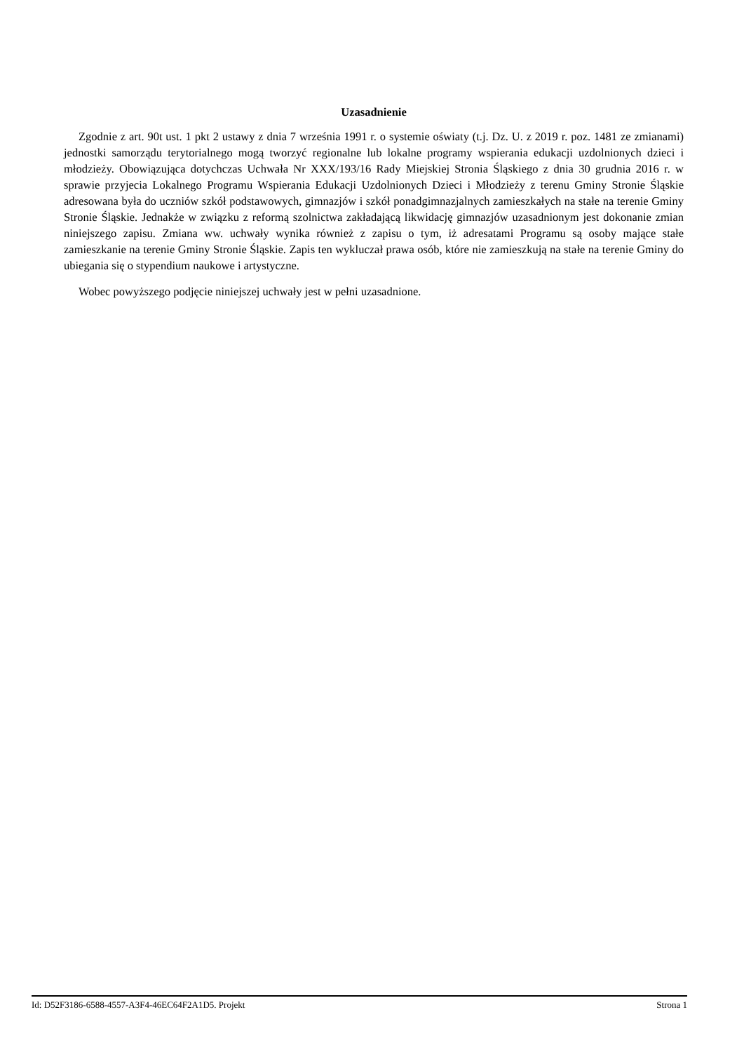Uzasadnienie
Zgodnie z art. 90t ust. 1 pkt 2 ustawy z dnia 7 września 1991 r. o systemie oświaty (t.j. Dz. U. z 2019 r. poz. 1481 ze zmianami) jednostki samorządu terytorialnego mogą tworzyć regionalne lub lokalne programy wspierania edukacji uzdolnionych dzieci i młodzieży. Obowiązująca dotychczas Uchwała Nr XXX/193/16 Rady Miejskiej Stronia Śląskiego z dnia 30 grudnia 2016 r. w sprawie przyjecia Lokalnego Programu Wspierania Edukacji Uzdolnionych Dzieci i Młodzieży z terenu Gminy Stronie Śląskie adresowana była do uczniów szkół podstawowych, gimnazjów i szkół ponadgimnazjalnych zamieszkałych na stałe na terenie Gminy Stronie Śląskie. Jednakże w związku z reformą szolnictwa zakładającą likwidację gimnazjów uzasadnionym jest dokonanie zmian niniejszego zapisu. Zmiana ww. uchwały wynika również z zapisu o tym, iż adresatami Programu są osoby mające stałe zamieszkanie na terenie Gminy Stronie Śląskie. Zapis ten wykluczał prawa osób, które nie zamieszkują na stałe na terenie Gminy do ubiegania się o stypendium naukowe i artystyczne.
Wobec powyższego podjęcie niniejszej uchwały jest w pełni uzasadnione.
Id: D52F3186-6588-4557-A3F4-46EC64F2A1D5. Projekt Strona 1